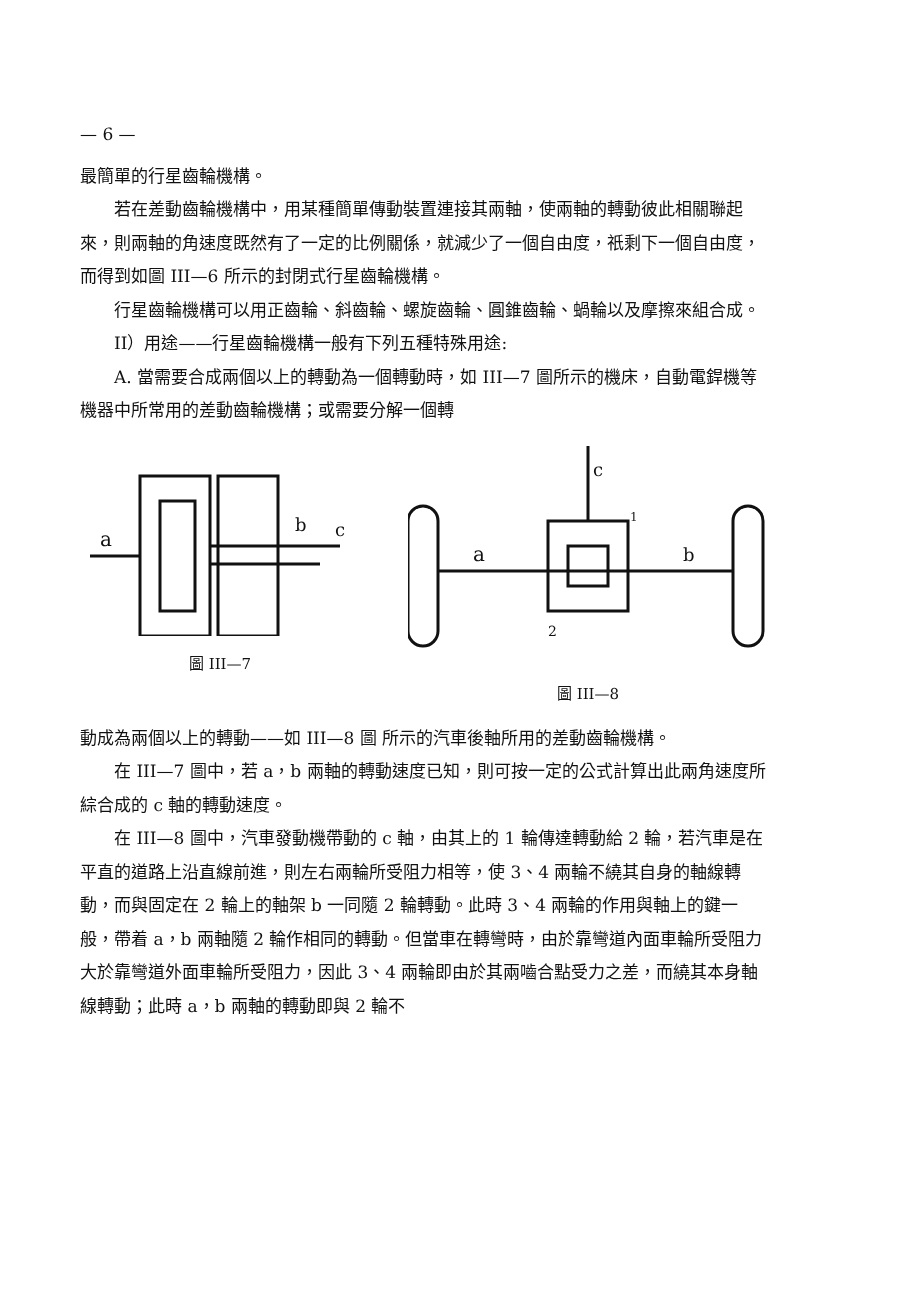— 6 —
最簡單的行星齒輪機構。
若在差動齒輪機構中，用某種簡單傳動裝置連接其兩軸，使兩軸的轉動彼此相關聯起來，則兩軸的角速度既然有了一定的比例關係，就減少了一個自由度，祇剩下一個自由度，而得到如圖 III—6 所示的封閉式行星齒輪機構。
行星齒輪機構可以用正齒輪、斜齒輪、螺旋齒輪、圓錐齒輪、蝸輪以及摩擦來組合成。
II）用途——行星齒輪機構一般有下列五種特殊用途:
A. 當需要合成兩個以上的轉動為一個轉動時，如 III—7 圖所示的機床，自動電銲機等機器中所常用的差動齒輪機構；或需要分解一個轉
a
b
c
圖 III—7
a
b
c
2
1
圖 III—8
動成為兩個以上的轉動——如 III—8 圖 所示的汽車後軸所用的差動齒輪機構。
在 III—7 圖中，若 a，b 兩軸的轉動速度已知，則可按一定的公式計算出此兩角速度所綜合成的 c 軸的轉動速度。
在 III—8 圖中，汽車發動機帶動的 c 軸，由其上的 1 輪傳達轉動給 2 輪，若汽車是在平直的道路上沿直線前進，則左右兩輪所受阻力相等，使 3、4 兩輪不繞其自身的軸線轉動，而與固定在 2 輪上的軸架 b 一同隨 2 輪轉動。此時 3、4 兩輪的作用與軸上的鍵一般，帶着 a，b 兩軸隨 2 輪作相同的轉動。但當車在轉彎時，由於靠彎道內面車輪所受阻力大於靠彎道外面車輪所受阻力，因此 3、4 兩輪即由於其兩嚙合點受力之差，而繞其本身軸線轉動；此時 a，b 兩軸的轉動即與 2 輪不